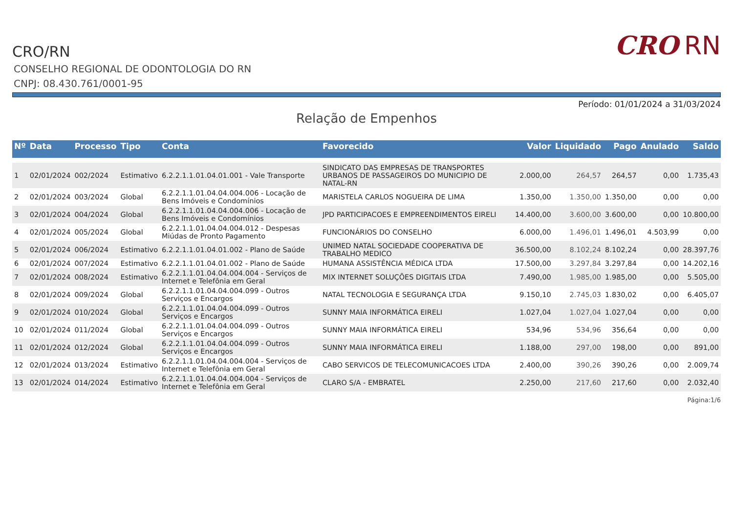CRO RN
CRO/RN
CONSELHO REGIONAL DE ODONTOLOGIA DO RN
CNPJ: 08.430.761/0001-95
Período: 01/01/2024 a 31/03/2024
Relação de Empenhos
| Nº | Data | Processo | Tipo | Conta | Favorecido | Valor | Liquidado | Pago | Anulado | Saldo |
| --- | --- | --- | --- | --- | --- | --- | --- | --- | --- | --- |
| 1 | 02/01/2024 | 002/2024 | Estimativo | 6.2.2.1.1.01.04.01.001 - Vale Transporte | SINDICATO DAS EMPRESAS DE TRANSPORTES URBANOS DE PASSAGEIROS DO MUNICIPIO DE NATAL-RN | 2.000,00 | 264,57 | 264,57 | 0,00 | 1.735,43 |
| 2 | 02/01/2024 | 003/2024 | Global | 6.2.2.1.1.01.04.04.004.006 - Locação de Bens Imóveis e Condomínios | MARISTELA CARLOS NOGUEIRA DE LIMA | 1.350,00 | 1.350,00 | 1.350,00 | 0,00 | 0,00 |
| 3 | 02/01/2024 | 004/2024 | Global | 6.2.2.1.1.01.04.04.004.006 - Locação de Bens Imóveis e Condomínios | JPD PARTICIPACOES E EMPREENDIMENTOS EIRELI | 14.400,00 | 3.600,00 | 3.600,00 | 0,00 | 10.800,00 |
| 4 | 02/01/2024 | 005/2024 | Global | 6.2.2.1.1.01.04.04.004.012 - Despesas Miúdas de Pronto Pagamento | FUNCIONÁRIOS DO CONSELHO | 6.000,00 | 1.496,01 | 1.496,01 | 4.503,99 | 0,00 |
| 5 | 02/01/2024 | 006/2024 | Estimativo | 6.2.2.1.1.01.04.01.002 - Plano de Saúde | UNIMED NATAL SOCIEDADE COOPERATIVA DE TRABALHO MEDICO | 36.500,00 | 8.102,24 | 8.102,24 | 0,00 | 28.397,76 |
| 6 | 02/01/2024 | 007/2024 | Estimativo | 6.2.2.1.1.01.04.01.002 - Plano de Saúde | HUMANA ASSISTÊNCIA MÉDICA LTDA | 17.500,00 | 3.297,84 | 3.297,84 | 0,00 | 14.202,16 |
| 7 | 02/01/2024 | 008/2024 | Estimativo | 6.2.2.1.1.01.04.04.004.004 - Serviços de Internet e Telefônia em Geral | MIX INTERNET SOLUÇÕES DIGITAIS LTDA | 7.490,00 | 1.985,00 | 1.985,00 | 0,00 | 5.505,00 |
| 8 | 02/01/2024 | 009/2024 | Global | 6.2.2.1.1.01.04.04.004.099 - Outros Serviços e Encargos | NATAL TECNOLOGIA E SEGURANÇA LTDA | 9.150,10 | 2.745,03 | 1.830,02 | 0,00 | 6.405,07 |
| 9 | 02/01/2024 | 010/2024 | Global | 6.2.2.1.1.01.04.04.004.099 - Outros Serviços e Encargos | SUNNY MAIA INFORMÁTICA EIRELI | 1.027,04 | 1.027,04 | 1.027,04 | 0,00 | 0,00 |
| 10 | 02/01/2024 | 011/2024 | Global | 6.2.2.1.1.01.04.04.004.099 - Outros Serviços e Encargos | SUNNY MAIA INFORMÁTICA EIRELI | 534,96 | 534,96 | 356,64 | 0,00 | 0,00 |
| 11 | 02/01/2024 | 012/2024 | Global | 6.2.2.1.1.01.04.04.004.099 - Outros Serviços e Encargos | SUNNY MAIA INFORMÁTICA EIRELI | 1.188,00 | 297,00 | 198,00 | 0,00 | 891,00 |
| 12 | 02/01/2024 | 013/2024 | Estimativo | 6.2.2.1.1.01.04.04.004.004 - Serviços de Internet e Telefônia em Geral | CABO SERVICOS DE TELECOMUNICACOES LTDA | 2.400,00 | 390,26 | 390,26 | 0,00 | 2.009,74 |
| 13 | 02/01/2024 | 014/2024 | Estimativo | 6.2.2.1.1.01.04.04.004.004 - Serviços de Internet e Telefônia em Geral | CLARO S/A - EMBRATEL | 2.250,00 | 217,60 | 217,60 | 0,00 | 2.032,40 |
Página:1/6